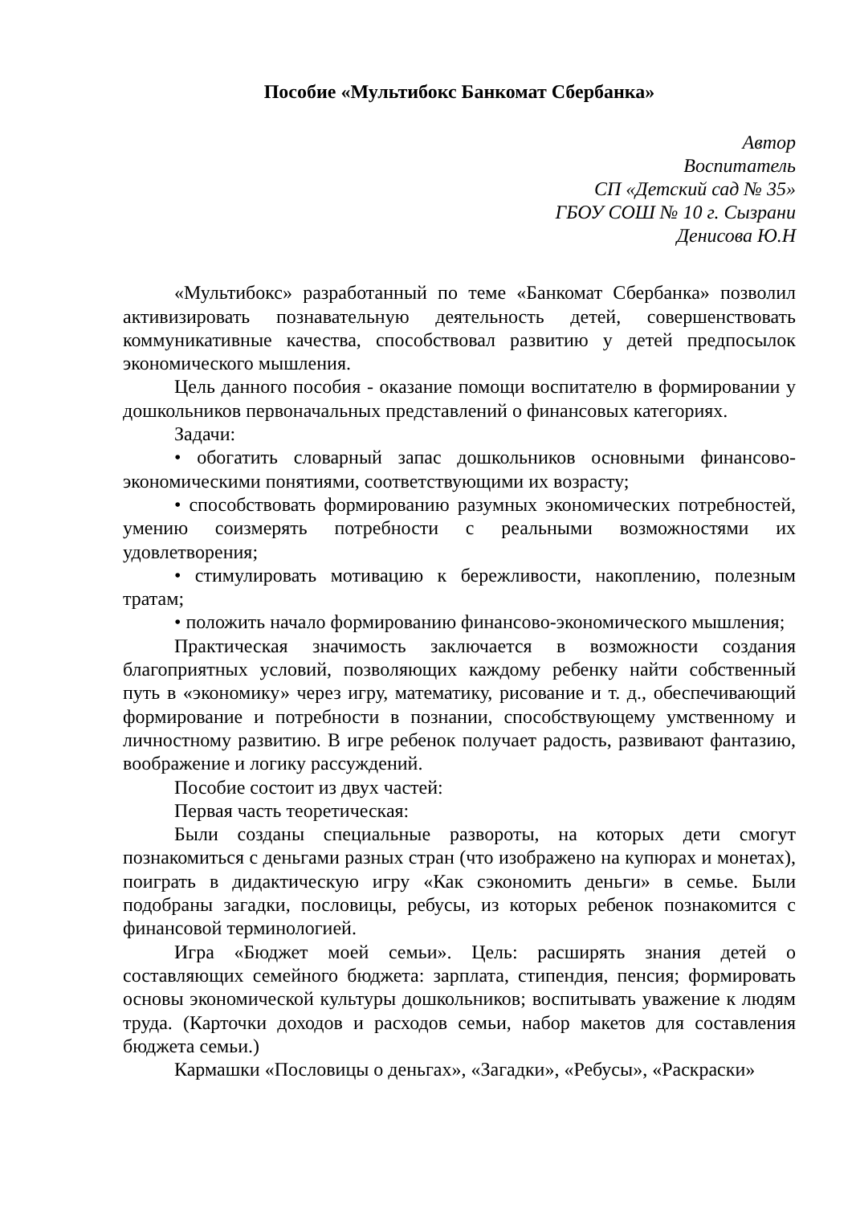Пособие «Мультибокс Банкомат Сбербанка»
Автор
Воспитатель
СП «Детский сад № 35»
ГБОУ СОШ № 10 г. Сызрани
Денисова Ю.Н
«Мультибокс» разработанный по теме «Банкомат Сбербанка» позволил активизировать познавательную деятельность детей, совершенствовать коммуникативные качества, способствовал развитию у детей предпосылок экономического мышления.
Цель данного пособия - оказание помощи воспитателю в формировании у дошкольников первоначальных представлений о финансовых категориях.
Задачи:
• обогатить словарный запас дошкольников основными финансово-экономическими понятиями, соответствующими их возрасту;
• способствовать формированию разумных экономических потребностей, умению соизмерять потребности с реальными возможностями их удовлетворения;
• стимулировать мотивацию к бережливости, накоплению, полезным тратам;
• положить начало формированию финансово-экономического мышления;
Практическая значимость заключается в возможности создания благоприятных условий, позволяющих каждому ребенку найти собственный путь в «экономику» через игру, математику, рисование и т. д., обеспечивающий формирование и потребности в познании, способствующему умственному и личностному развитию. В игре ребенок получает радость, развивают фантазию, воображение и логику рассуждений.
Пособие состоит из двух частей:
Первая часть теоретическая:
Были созданы специальные развороты, на которых дети смогут познакомиться с деньгами разных стран (что изображено на купюрах и монетах), поиграть в дидактическую игру «Как сэкономить деньги» в семье. Были подобраны загадки, пословицы, ребусы, из которых ребенок познакомится с финансовой терминологией.
Игра «Бюджет моей семьи». Цель: расширять знания детей о составляющих семейного бюджета: зарплата, стипендия, пенсия; формировать основы экономической культуры дошкольников; воспитывать уважение к людям труда. (Карточки доходов и расходов семьи, набор макетов для составления бюджета семьи.)
Кармашки «Пословицы о деньгах», «Загадки», «Ребусы», «Раскраски»